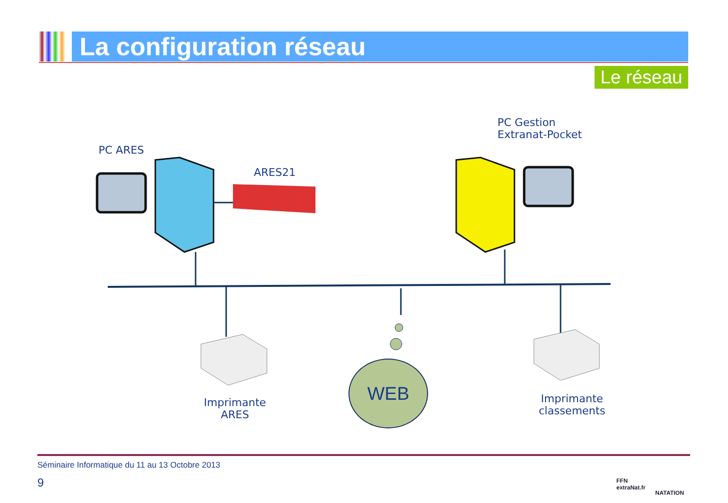La configuration réseau
Le réseau
PC ARES
ARES21
PC Gestion
Extranat-Pocket
Imprimante
ARES
WEB
Imprimante
classements
Séminaire Informatique du 11 au 13 Octobre 2013
9
FFN
extraNat.fr
NATATION